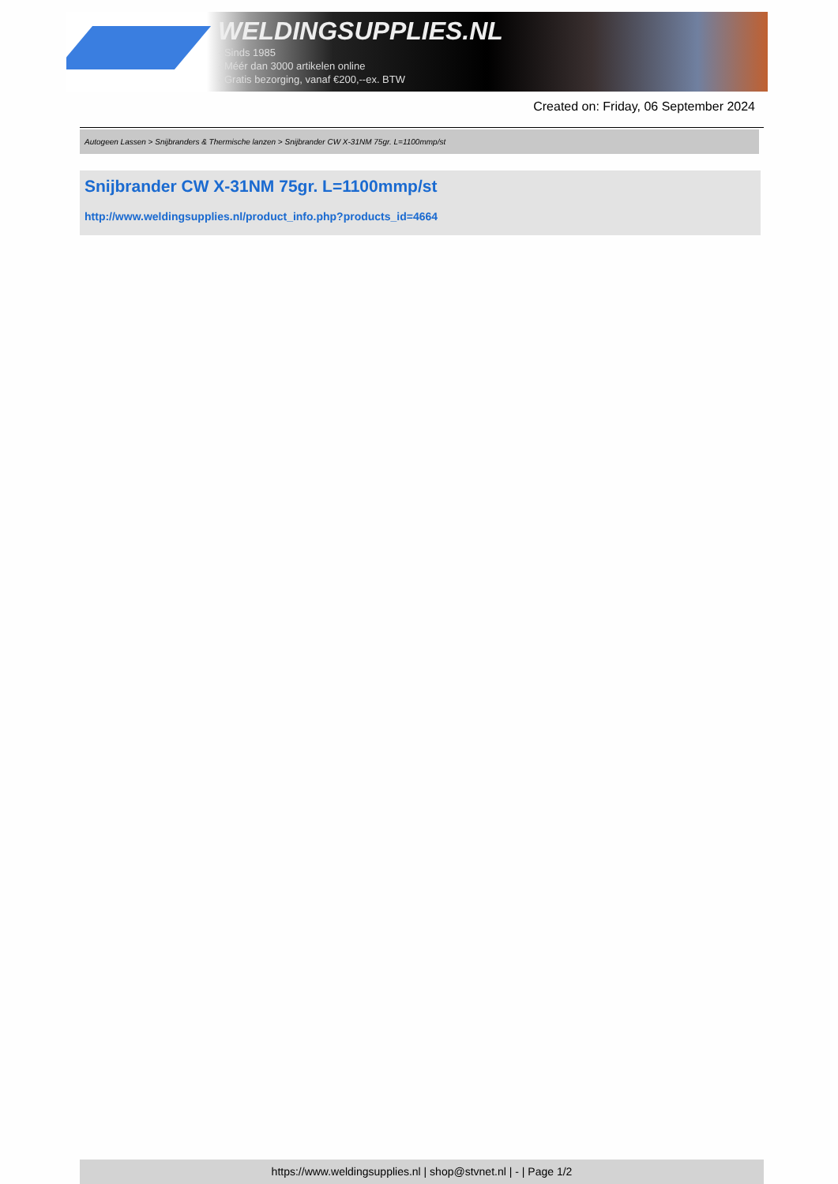WELDINGSUPPLIES.NL
- Sinds 1985
- Méér dan 3000 artikelen online
- Gratis bezorging, vanaf €200,--ex. BTW
Created on: Friday, 06 September 2024
Autogeen Lassen > Snijbranders & Thermische lanzen > Snijbrander CW X-31NM 75gr. L=1100mmp/st
Snijbrander CW X-31NM 75gr. L=1100mmp/st
http://www.weldingsupplies.nl/product_info.php?products_id=4664
https://www.weldingsupplies.nl | shop@stvnet.nl | - | Page 1/2